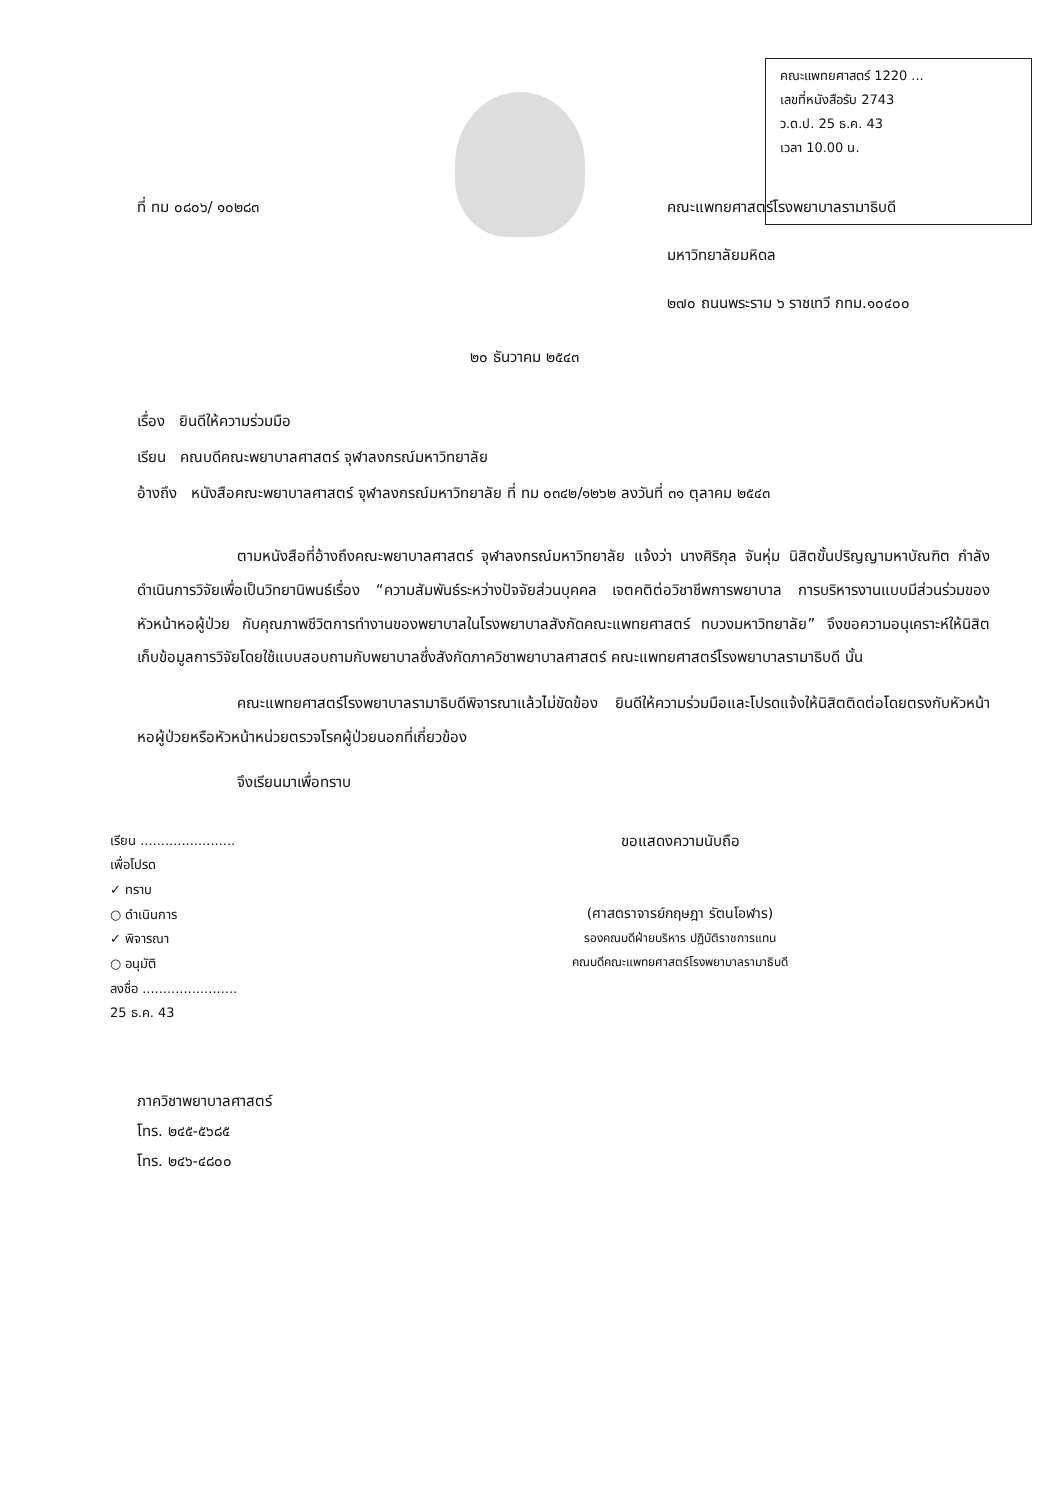คณะแพทยศาสตร์ 1220 ...
เลขที่หนังสือรับ 2743
ว.ด.ป. 25 ธ.ค. 43
เวลา 10.00 น.
ที่ ทม ๐๘๐๖/ ๑๐๒๘๓ คณะแพทยศาสตร์โรงพยาบาลรามาธิบดี
มหาวิทยาลัยมหิดล
๒๗๐ ถนนพระราม ๖ ราชเทวี กทม.๑๐๔๐๐
๒๐ ธันวาคม ๒๕๔๓
เรื่อง ยินดีให้ความร่วมมือ
เรียน คณบดีคณะพยาบาลศาสตร์ จุฬาลงกรณ์มหาวิทยาลัย
อ้างถึง หนังสือคณะพยาบาลศาสตร์ จุฬาลงกรณ์มหาวิทยาลัย ที่ ทม ๐๓๔๒/๑๒๖๒ ลงวันที่ ๓๑ ตุลาคม ๒๕๔๓
ตามหนังสือที่อ้างถึงคณะพยาบาลศาสตร์ จุฬาลงกรณ์มหาวิทยาลัย แจ้งว่า นางศิริกุล จันหุ่ม นิสิตขั้นปริญญามหาบัณฑิต กำลังดำเนินการวิจัยเพื่อเป็นวิทยานิพนธ์เรื่อง “ความสัมพันธ์ระหว่างปัจจัยส่วนบุคคล เจตคติต่อวิชาชีพการพยาบาล การบริหารงานแบบมีส่วนร่วมของหัวหน้าหอผู้ป่วย กับคุณภาพชีวิตการทำงานของพยาบาลในโรงพยาบาลสังกัดคณะแพทยศาสตร์ ทบวงมหาวิทยาลัย” จึงขอความอนุเคราะห์ให้นิสิตเก็บข้อมูลการวิจัยโดยใช้แบบสอบถามกับพยาบาลซึ่งสังกัดภาควิชาพยาบาลศาสตร์ คณะแพทยศาสตร์โรงพยาบาลรามาธิบดี นั้น
คณะแพทยศาสตร์โรงพยาบาลรามาธิบดีพิจารณาแล้วไม่ขัดข้อง ยินดีให้ความร่วมมือและโปรดแจ้งให้นิสิตติดต่อโดยตรงกับหัวหน้าหอผู้ป่วยหรือหัวหน้าหน่วยตรวจโรคผู้ป่วยนอกที่เกี่ยวข้อง
จึงเรียนมาเพื่อทราบ
เรียน .......................
เพื่อโปรด
✓ ทราบ
○ ดำเนินการ
✓ พิจารณา
○ อนุมัติ
ลงชื่อ .......................
25 ธ.ค. 43
ขอแสดงความนับถือ
(ศาสตราจารย์กฤษฎา รัตนโอฬาร)
รองคณบดีฝ่ายบริหาร ปฏิบัติราชการแทน
คณบดีคณะแพทยศาสตร์โรงพยาบาลรามาธิบดี
ภาควิชาพยาบาลศาสตร์
โทร. ๒๔๕-๕๖๘๕
โทร. ๒๔๖-๔๘๐๐